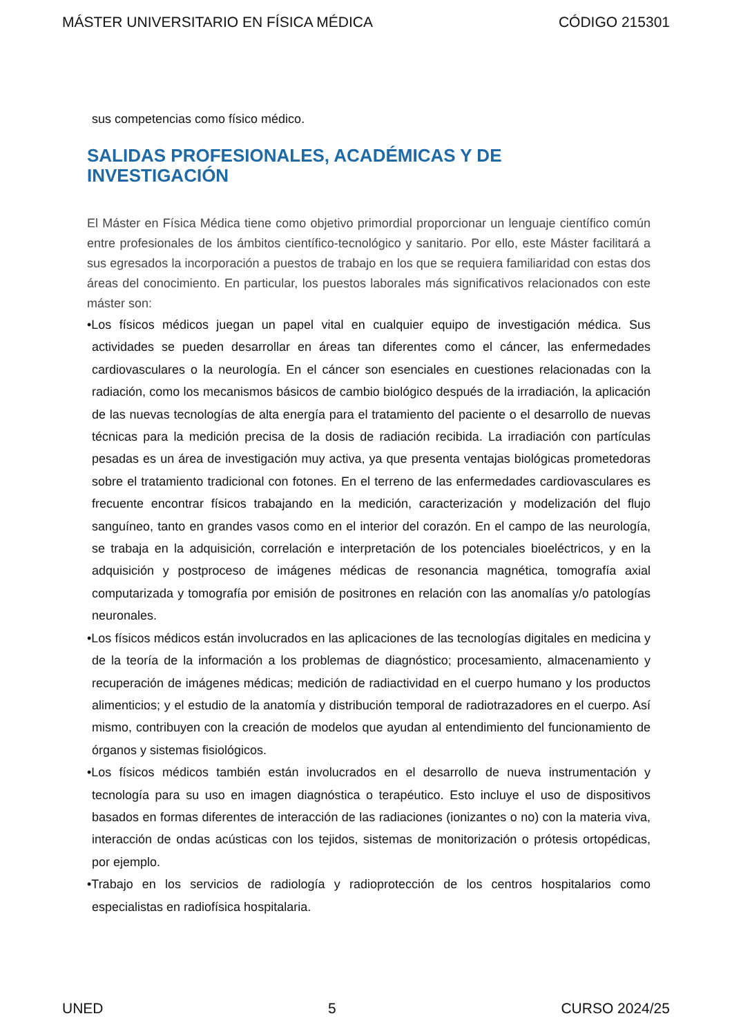MÁSTER UNIVERSITARIO EN FÍSICA MÉDICA CÓDIGO 215301
sus competencias como físico médico.
SALIDAS PROFESIONALES, ACADÉMICAS Y DE INVESTIGACIÓN
El Máster en Física Médica tiene como objetivo primordial proporcionar un lenguaje científico común entre profesionales de los ámbitos científico-tecnológico y sanitario. Por ello, este Máster facilitará a sus egresados la incorporación a puestos de trabajo en los que se requiera familiaridad con estas dos áreas del conocimiento. En particular, los puestos laborales más significativos relacionados con este máster son:
•Los físicos médicos juegan un papel vital en cualquier equipo de investigación médica. Sus actividades se pueden desarrollar en áreas tan diferentes como el cáncer, las enfermedades cardiovasculares o la neurología. En el cáncer son esenciales en cuestiones relacionadas con la radiación, como los mecanismos básicos de cambio biológico después de la irradiación, la aplicación de las nuevas tecnologías de alta energía para el tratamiento del paciente o el desarrollo de nuevas técnicas para la medición precisa de la dosis de radiación recibida. La irradiación con partículas pesadas es un área de investigación muy activa, ya que presenta ventajas biológicas prometedoras sobre el tratamiento tradicional con fotones. En el terreno de las enfermedades cardiovasculares es frecuente encontrar físicos trabajando en la medición, caracterización y modelización del flujo sanguíneo, tanto en grandes vasos como en el interior del corazón. En el campo de las neurología, se trabaja en la adquisición, correlación e interpretación de los potenciales bioeléctricos, y en la adquisición y postproceso de imágenes médicas de resonancia magnética, tomografía axial computarizada y tomografía por emisión de positrones en relación con las anomalías y/o patologías neuronales.
•Los físicos médicos están involucrados en las aplicaciones de las tecnologías digitales en medicina y de la teoría de la información a los problemas de diagnóstico; procesamiento, almacenamiento y recuperación de imágenes médicas; medición de radiactividad en el cuerpo humano y los productos alimenticios; y el estudio de la anatomía y distribución temporal de radiotrazadores en el cuerpo. Así mismo, contribuyen con la creación de modelos que ayudan al entendimiento del funcionamiento de órganos y sistemas fisiológicos.
•Los físicos médicos también están involucrados en el desarrollo de nueva instrumentación y tecnología para su uso en imagen diagnóstica o terapéutico. Esto incluye el uso de dispositivos basados en formas diferentes de interacción de las radiaciones (ionizantes o no) con la materia viva, interacción de ondas acústicas con los tejidos, sistemas de monitorización o prótesis ortopédicas, por ejemplo.
•Trabajo en los servicios de radiología y radioprotección de los centros hospitalarios como especialistas en radiofísica hospitalaria.
UNED 5 CURSO 2024/25